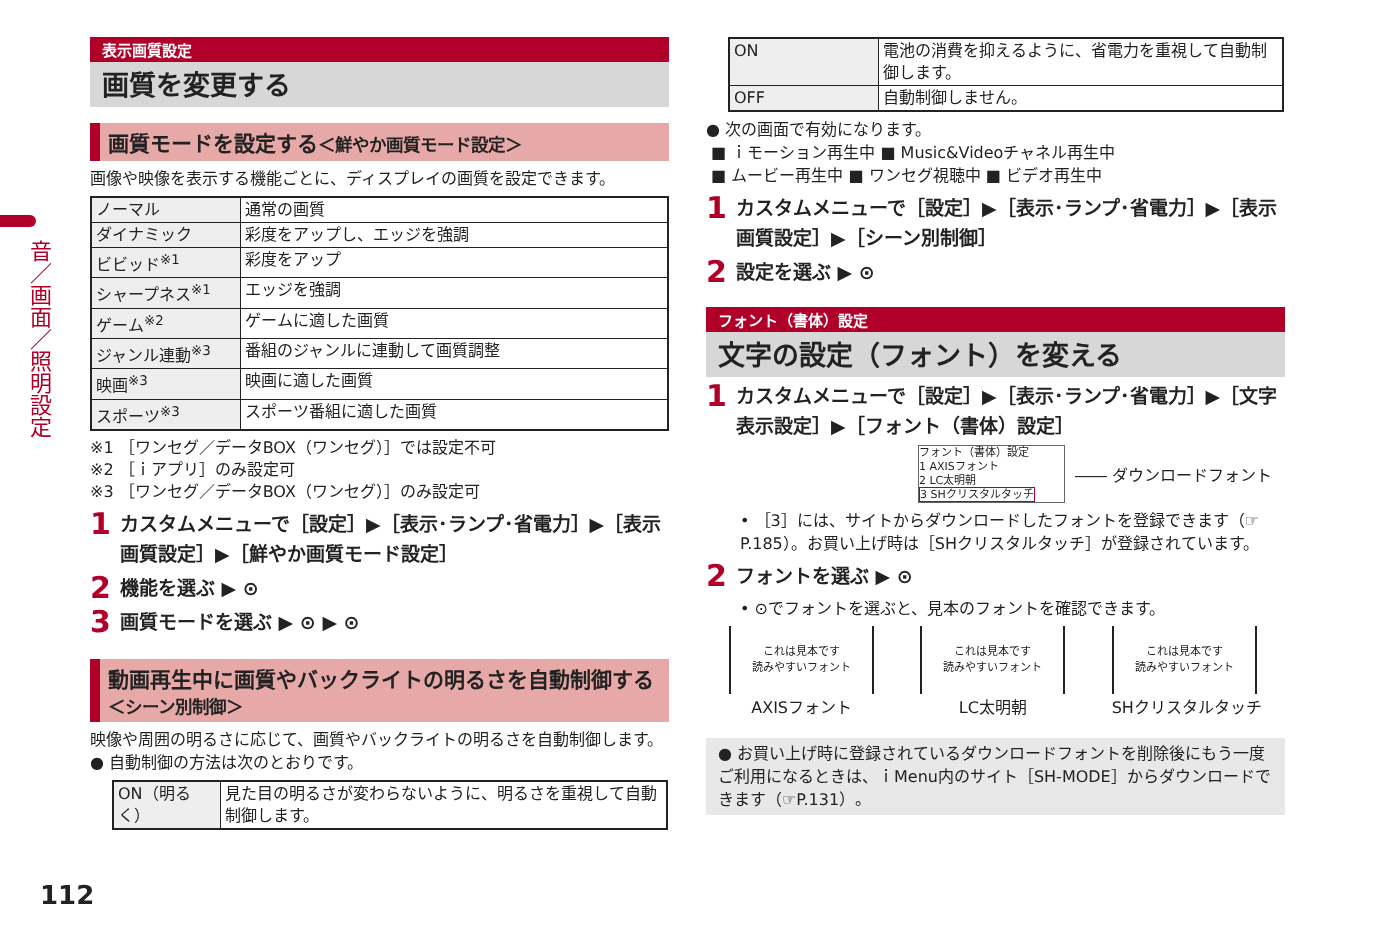音／画面／照明設定
表示画質設定
画質を変更する
画質モードを設定する＜鮮やか画質モード設定＞
画像や映像を表示する機能ごとに、ディスプレイの画質を設定できます。
| ノーマル | 通常の画質 |
| ダイナミック | 彩度をアップし、エッジを強調 |
| ビビッド<sup>※1</sup> | 彩度をアップ |
| シャープネス<sup>※1</sup> | エッジを強調 |
| ゲーム<sup>※2</sup> | ゲームに適した画質 |
| ジャンル連動<sup>※3</sup> | 番組のジャンルに連動して画質調整 |
| 映画<sup>※3</sup> | 映画に適した画質 |
| スポーツ<sup>※3</sup> | スポーツ番組に適した画質 |
※1 ［ワンセグ／データBOX（ワンセグ）］では設定不可
※2 ［ｉアプリ］のみ設定可
※3 ［ワンセグ／データBOX（ワンセグ）］のみ設定可
1 カスタムメニューで［設定］▶［表示･ランプ･省電力］▶［表示画質設定］▶［鮮やか画質モード設定］
2 機能を選ぶ ▶ ⊙
3 画質モードを選ぶ ▶ ⊙ ▶ ⊙
動画再生中に画質やバックライトの明るさを自動制御する＜シーン別制御＞
映像や周囲の明るさに応じて、画質やバックライトの明るさを自動制御します。
● 自動制御の方法は次のとおりです。
| ON（明るく） | 見た目の明るさが変わらないように、明るさを重視して自動制御します。 |
| ON | 電池の消費を抑えるように、省電力を重視して自動制御します。 |
| OFF | 自動制御しません。 |
● 次の画面で有効になります。
■ ｉモーション再生中 ■ Music&Videoチャネル再生中
■ ムービー再生中 ■ ワンセグ視聴中 ■ ビデオ再生中
1 カスタムメニューで［設定］▶［表示･ランプ･省電力］▶［表示画質設定］▶［シーン別制御］
2 設定を選ぶ ▶ ⊙
フォント（書体）設定
文字の設定（フォント）を変える
1 カスタムメニューで［設定］▶［表示･ランプ･省電力］▶［文字表示設定］▶［フォント（書体）設定］
フォント（書体）設定
1 AXISフォント
2 LC太明朝
3 SHクリスタルタッチ
―― ダウンロードフォント
• ［3］には、サイトからダウンロードしたフォントを登録できます（☞P.185）。お買い上げ時は［SHクリスタルタッチ］が登録されています。
2 フォントを選ぶ ▶ ⊙
• ⊙でフォントを選ぶと、見本のフォントを確認できます。
これは見本です
読みやすいフォント
AXISフォント
これは見本です
読みやすいフォント
LC太明朝
これは見本です
読みやすいフォント
SHクリスタルタッチ
● お買い上げ時に登録されているダウンロードフォントを削除後にもう一度ご利用になるときは、ｉMenu内のサイト［SH-MODE］からダウンロードできます（☞P.131）。
112